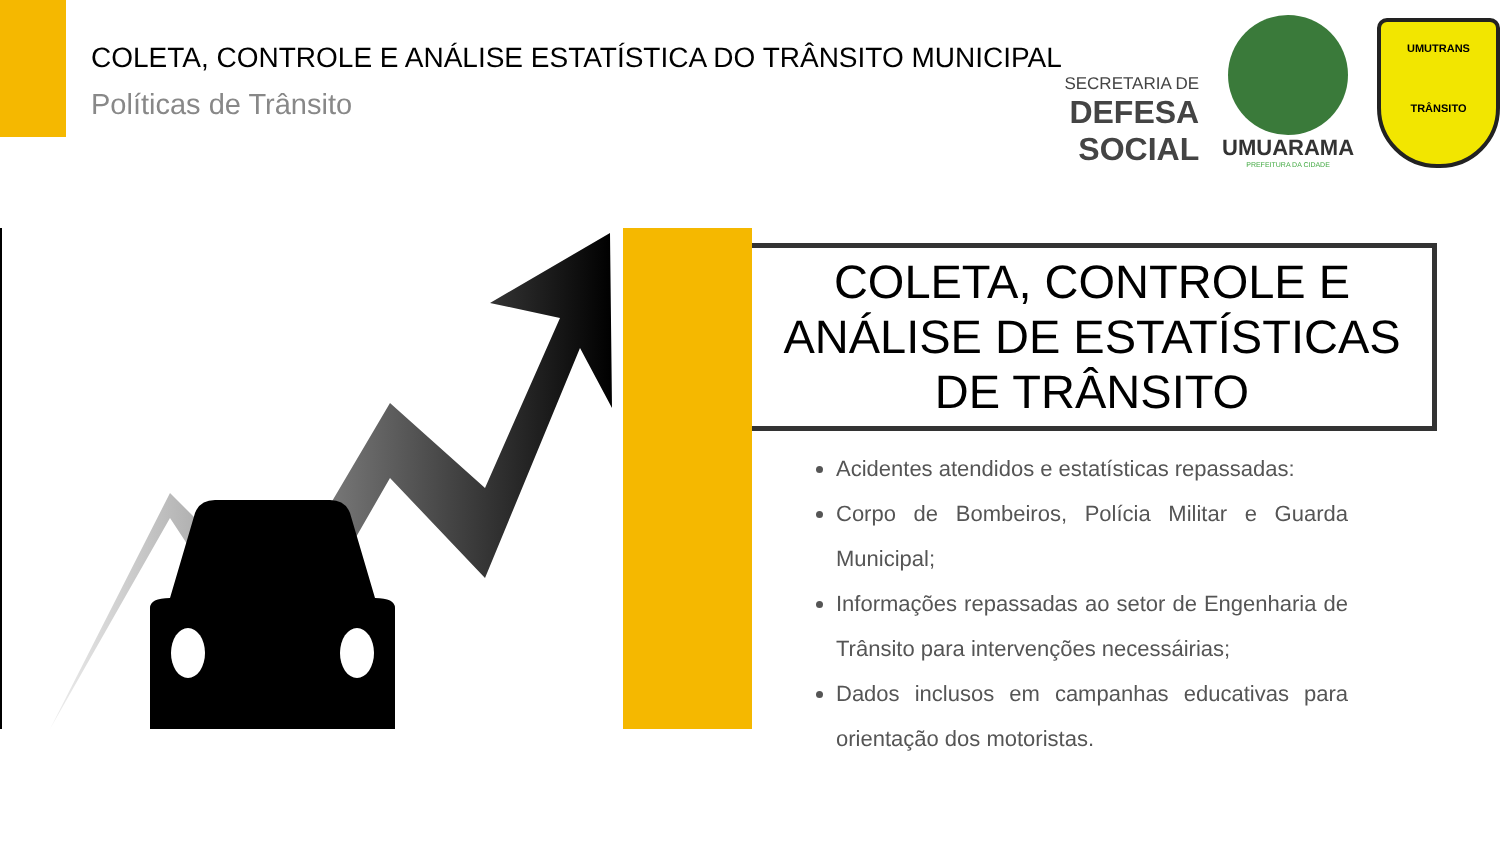COLETA, CONTROLE E ANÁLISE ESTATÍSTICA DO TRÂNSITO MUNICIPAL
Políticas de Trânsito
SECRETARIA DE
DEFESA SOCIAL
UMUARAMA
PREFEITURA DA CIDADE
UMUTRANS
TRÂNSITO
COLETA, CONTROLE E
ANÁLISE DE ESTATÍSTICAS
DE TRÂNSITO
Acidentes atendidos e estatísticas repassadas:
Corpo de Bombeiros, Polícia Militar e Guarda Municipal;
Informações repassadas ao setor de Engenharia de Trânsito para intervenções necessáirias;
Dados inclusos em campanhas educativas para orientação dos motoristas.